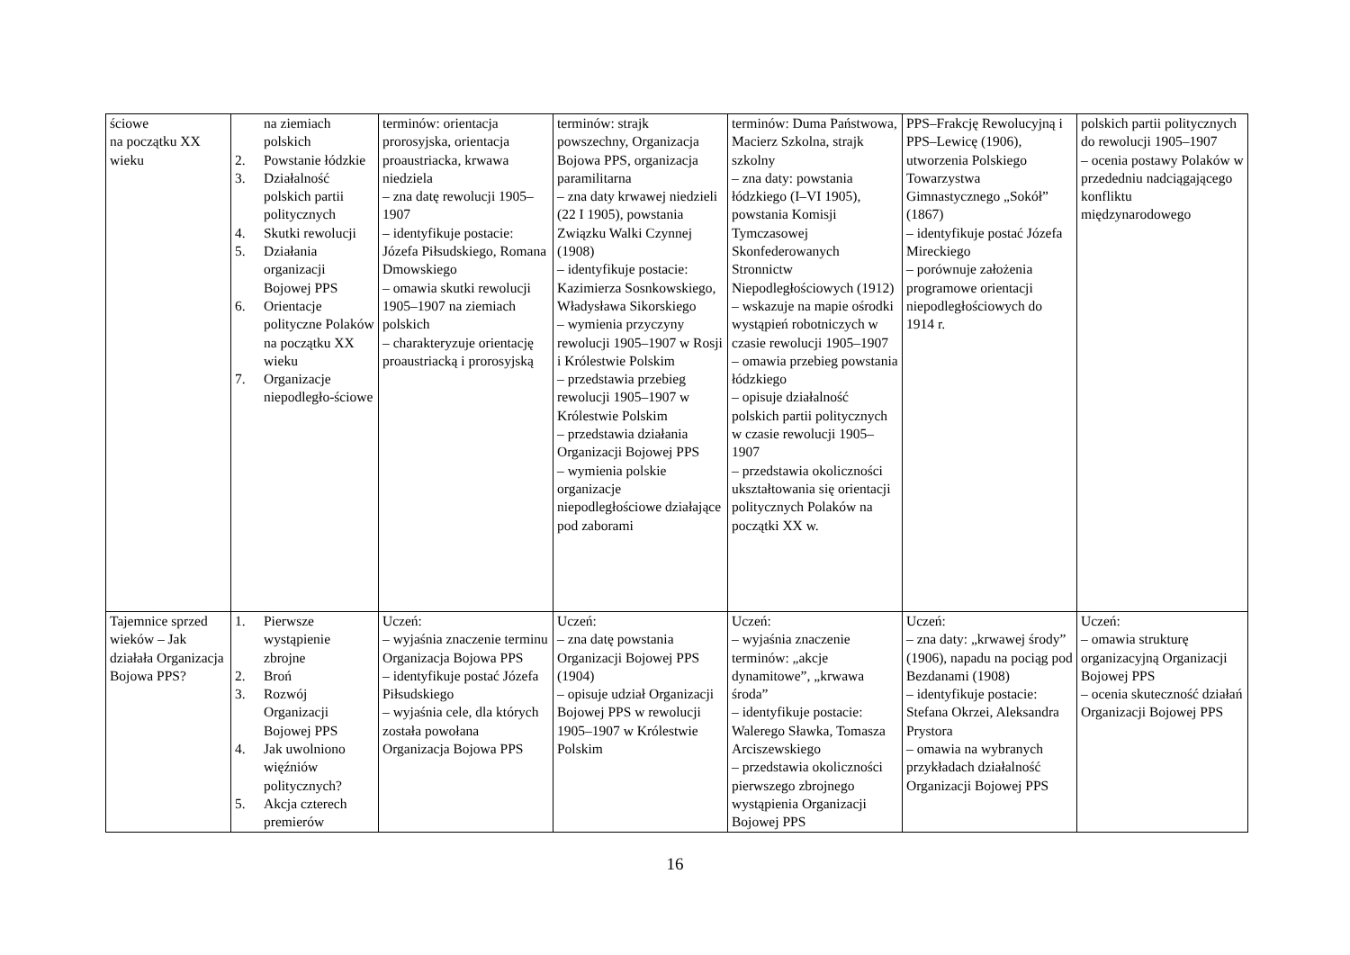| ściowe na początku XX wieku | na ziemiach polskich 2. Powstanie łódzkie 3. Działalność polskich partii politycznych 4. Skutki rewolucji 5. Działania organizacji Bojowej PPS 6. Orientacje polityczne Polaków na początku XX wieku 7. Organizacje niepodległo-ściowe | terminów: orientacja prorosyjska, orientacja proaustriacka, krwawa niedziela – zna datę rewolucji 1905–1907 – identyfikuje postacie: Józefa Piłsudskiego, Romana Dmowskiego – omawia skutki rewolucji 1905–1907 na ziemiach polskich – charakteryzuje orientację proaustriacką i prorosyjską | terminów: strajk powszechny, Organizacja Bojowa PPS, organizacja paramilitarna – zna daty krwawej niedzieli (22 I 1905), powstania Związku Walki Czynnej (1908) – identyfikuje postacie: Kazimierza Sosnkowskiego, Władysława Sikorskiego – wymienia przyczyny rewolucji 1905–1907 w Rosji i Królestwie Polskim – przedstawia przebieg rewolucji 1905–1907 w Królestwie Polskim – przedstawia działania Organizacji Bojowej PPS – wymienia polskie organizacje niepodległościowe działające pod zaborami | terminów: Duma Państwowa, Macierz Szkolna, strajk szkolny – zna daty: powstania łódzkiego (I–VI 1905), powstania Komisji Tymczasowej Skonfederowanych Stronnictw Niepodległościowych (1912) – wskazuje na mapie ośrodki wystąpień robotniczych w czasie rewolucji 1905–1907 – omawia przebieg powstania łódzkiego – opisuje działalność polskich partii politycznych w czasie rewolucji 1905–1907 – przedstawia okoliczności ukształtowania się orientacji politycznych Polaków na początki XX w. | PPS–Frakcję Rewolucyjną i PPS–Lewicę (1906), utworzenia Polskiego Towarzystwa Gimnastycznego „Sokół” (1867) – identyfikuje postać Józefa Mireckiego – porównuje założenia programowe orientacji niepodległościowych do 1914 r. | polskich partii politycznych do rewolucji 1905–1907 – ocenia postawy Polaków w przededniu nadciągającego konfliktu międzynarodowego |
| Tajemnice sprzed wieków – Jak działała Organizacja Bojowa PPS? | 1. Pierwsze wystąpienie zbrojne 2. Broń 3. Rozwój Organizacji Bojowej PPS 4. Jak uwolniono więźniów politycznych? 5. Akcja czterech premierów | Uczeń: – wyjaśnia znaczenie terminu Organizacja Bojowa PPS – identyfikuje postać Józefa Piłsudskiego – wyjaśnia cele, dla których została powołana Organizacja Bojowa PPS | Uczeń: – zna datę powstania Organizacji Bojowej PPS (1904) – opisuje udział Organizacji Bojowej PPS w rewolucji 1905–1907 w Królestwie Polskim | Uczeń: – wyjaśnia znaczenie terminów: „akcje dynamitowe”, „krwawa środa” – identyfikuje postacie: Walerego Sławka, Tomasza Arciszewskiego – przedstawia okoliczności pierwszego zbrojnego wystąpienia Organizacji Bojowej PPS | Uczeń: – zna daty: „krwawej środy” (1906), napadu na pociąg pod Bezdanami (1908) – identyfikuje postacie: Stefana Okrzei, Aleksandra Prystora – omawia na wybranych przykładach działalność Organizacji Bojowej PPS | Uczeń: – omawia strukturę organizacyjną Organizacji Bojowej PPS – ocenia skuteczność działań Organizacji Bojowej PPS |
16